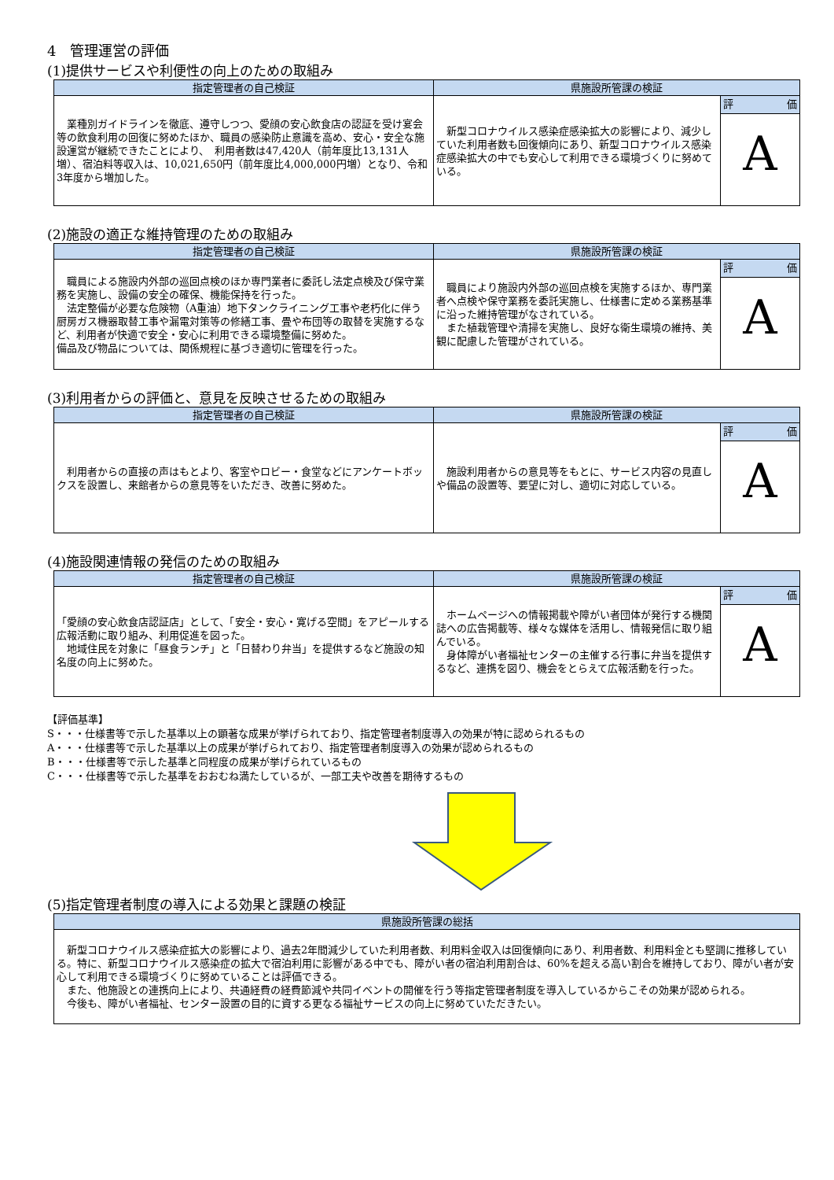4　管理運営の評価
(1)提供サービスや利便性の向上のための取組み
| 指定管理者の自己検証 | 県施設所管課の検証 | |
| --- | --- | --- |
| 業種別ガイドラインを徹底、遵守しつつ、愛顔の安心飲食店の認証を受け宴会等の飲食利用の回復に努めたほか、職員の感染防止意識を高め、安心・安全な施設運営が継続できたことにより、 利用者数は47,420人（前年度比13,131人増）、宿泊料等収入は、10,021,650円（前年度比4,000,000円増）となり、令和3年度から増加した。 | 新型コロナウイルス感染症感染拡大の影響により、減少していた利用者数も回復傾向にあり、新型コロナウイルス感染症感染拡大の中でも安心して利用できる環境づくりに努めている。 | 評 価 A |
(2)施設の適正な維持管理のための取組み
| 指定管理者の自己検証 | 県施設所管課の検証 | |
| --- | --- | --- |
| 職員による施設内外部の巡回点検のほか専門業者に委託し法定点検及び保守業務を実施し、設備の安全の確保、機能保持を行った。 法定整備が必要な危険物（A重油）地下タンクライニング工事や老朽化に伴う厨房ガス機器取替工事や漏電対策等の修繕工事、畳や布団等の取替を実施するなど、利用者が快適で安全・安心に利用できる環境整備に努めた。 備品及び物品については、関係規程に基づき適切に管理を行った。 | 職員により施設内外部の巡回点検を実施するほか、専門業者へ点検や保守業務を委託実施し、仕様書に定める業務基準に沿った維持管理がなされている。 また植栽管理や清掃を実施し、良好な衛生環境の維持、美観に配慮した管理がされている。 | 評 価 A |
(3)利用者からの評価と、意見を反映させるための取組み
| 指定管理者の自己検証 | 県施設所管課の検証 | |
| --- | --- | --- |
| 利用者からの直接の声はもとより、客室やロビー・食堂などにアンケートボックスを設置し、来館者からの意見等をいただき、改善に努めた。 | 施設利用者からの意見等をもとに、サービス内容の見直しや備品の設置等、要望に対し、適切に対応している。 | 評 価 A |
(4)施設関連情報の発信のための取組み
| 指定管理者の自己検証 | 県施設所管課の検証 | |
| --- | --- | --- |
| 「愛顔の安心飲食店認証店」として、「安全・安心・寛げる空間」をアピールする広報活動に取り組み、利用促進を図った。 地域住民を対象に「昼食ランチ」と「日替わり弁当」を提供するなど施設の知名度の向上に努めた。 | ホームページへの情報掲載や障がい者団体が発行する機関誌への広告掲載等、様々な媒体を活用し、情報発信に取り組んでいる。 身体障がい者福祉センターの主催する行事に弁当を提供するなど、連携を図り、機会をとらえて広報活動を行った。 | 評 価 A |
【評価基準】
S・・・仕様書等で示した基準以上の顕著な成果が挙げられており、指定管理者制度導入の効果が特に認められるもの
A・・・仕様書等で示した基準以上の成果が挙げられており、指定管理者制度導入の効果が認められるもの
B・・・仕様書等で示した基準と同程度の成果が挙げられているもの
C・・・仕様書等で示した基準をおおむね満たしているが、一部工夫や改善を期待するもの
(5)指定管理者制度の導入による効果と課題の検証
| 県施設所管課の総括 |
| --- |
| 新型コロナウイルス感染症拡大の影響により、過去2年間減少していた利用者数、利用料金収入は回復傾向にあり、利用者数、利用料金とも堅調に推移している。特に、新型コロナウイルス感染症の拡大で宿泊利用に影響がある中でも、障がい者の宿泊利用割合は、60%を超える高い割合を維持しており、障がい者が安心して利用できる環境づくりに努めていることは評価できる。 また、他施設との連携向上により、共通経費の経費節減や共同イベントの開催を行う等指定管理者制度を導入しているからこその効果が認められる。 今後も、障がい者福祉、センター設置の目的に資する更なる福祉サービスの向上に努めていただきたい。 |